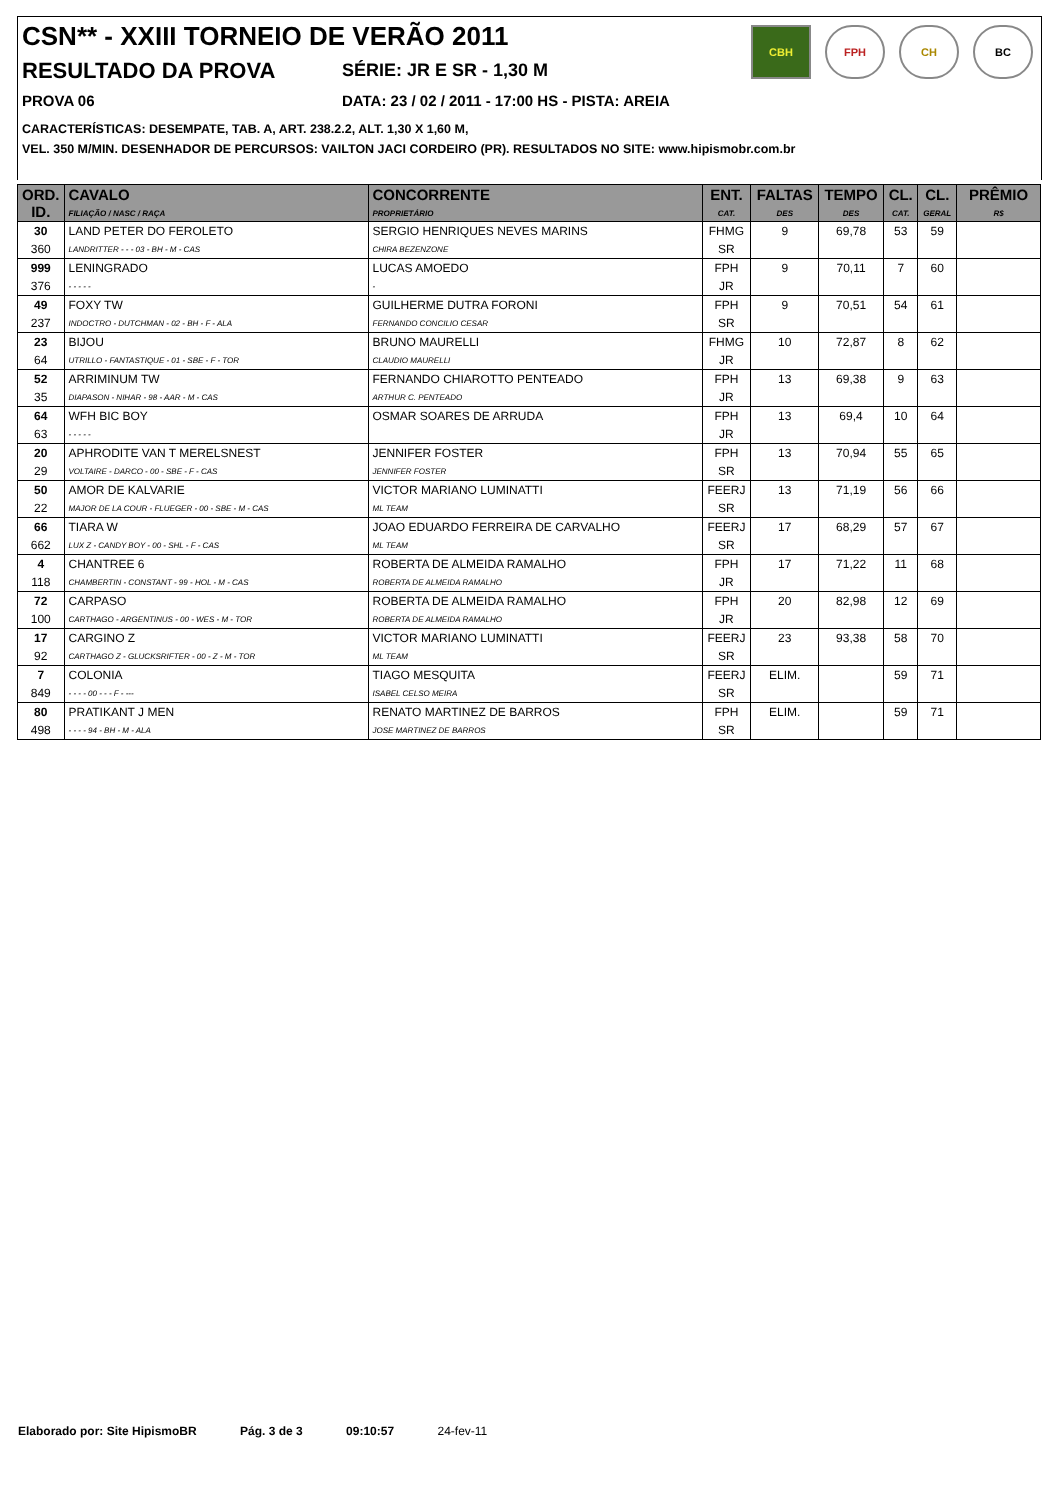CSN** - XXIII TORNEIO DE VERÃO 2011
RESULTADO DA PROVA
SÉRIE: JR E SR - 1,30 M
PROVA 06 DATA: 23 / 02 / 2011 - 17:00 HS - PISTA: AREIA
CARACTERÍSTICAS: DESEMPATE, TAB. A, ART. 238.2.2, ALT. 1,30 X 1,60 M,
VEL. 350 M/MIN. DESENHADOR DE PERCURSOS: VAILTON JACI CORDEIRO (PR). RESULTADOS NO SITE: www.hipismobr.com.br
CBH FPH CH BC
| ORD. ID. | CAVALO FILIAÇÃO / NASC / RAÇA | CONCORRENTE PROPRIETÁRIO | ENT. CAT. | FALTAS DES | TEMPO DES | CL. CAT. | CL. GERAL | PRÊMIO R$ |
| --- | --- | --- | --- | --- | --- | --- | --- | --- |
| 30 | LAND PETER DO FEROLETO | SERGIO HENRIQUES NEVES MARINS | FHMG | 9 | 69,78 | 53 | 59 | |
| 360 | LANDRITTER - - - 03 - BH - M - CAS | CHIRA BEZENZONE | SR | | | | | |
| 999 | LENINGRADO | LUCAS AMOEDO | FPH | 9 | 70,11 | 7 | 60 | |
| 376 | - - - - - | - | JR | | | | | |
| 49 | FOXY TW | GUILHERME DUTRA FORONI | FPH | 9 | 70,51 | 54 | 61 | |
| 237 | INDOCTRO - DUTCHMAN - 02 - BH - F - ALA | FERNANDO CONCILIO CESAR | SR | | | | | |
| 23 | BIJOU | BRUNO MAURELLI | FHMG | 10 | 72,87 | 8 | 62 | |
| 64 | UTRILLO - FANTASTIQUE - 01 - SBE - F - TOR | CLAUDIO MAURELLI | JR | | | | | |
| 52 | ARRIMINUM TW | FERNANDO CHIAROTTO PENTEADO | FPH | 13 | 69,38 | 9 | 63 | |
| 35 | DIAPASON - NIHAR - 98 - AAR - M - CAS | ARTHUR C. PENTEADO | JR | | | | | |
| 64 | WFH BIC BOY | OSMAR SOARES DE ARRUDA | FPH | 13 | 69,4 | 10 | 64 | |
| 63 | - - - - - | | JR | | | | | |
| 20 | APHRODITE VAN T MERELSNEST | JENNIFER FOSTER | FPH | 13 | 70,94 | 55 | 65 | |
| 29 | VOLTAIRE - DARCO - 00 - SBE - F - CAS | JENNIFER FOSTER | SR | | | | | |
| 50 | AMOR DE KALVARIE | VICTOR MARIANO LUMINATTI | FEERJ | 13 | 71,19 | 56 | 66 | |
| 22 | MAJOR DE LA COUR - FLUEGER - 00 - SBE - M - CAS | ML TEAM | SR | | | | | |
| 66 | TIARA W | JOAO EDUARDO FERREIRA DE CARVALHO | FEERJ | 17 | 68,29 | 57 | 67 | |
| 662 | LUX Z - CANDY BOY - 00 - SHL - F - CAS | ML TEAM | SR | | | | | |
| 4 | CHANTREE 6 | ROBERTA DE ALMEIDA RAMALHO | FPH | 17 | 71,22 | 11 | 68 | |
| 118 | CHAMBERTIN - CONSTANT - 99 - HOL - M - CAS | ROBERTA DE ALMEIDA RAMALHO | JR | | | | | |
| 72 | CARPASO | ROBERTA DE ALMEIDA RAMALHO | FPH | 20 | 82,98 | 12 | 69 | |
| 100 | CARTHAGO - ARGENTINUS - 00 - WES - M - TOR | ROBERTA DE ALMEIDA RAMALHO | JR | | | | | |
| 17 | CARGINO Z | VICTOR MARIANO LUMINATTI | FEERJ | 23 | 93,38 | 58 | 70 | |
| 92 | CARTHAGO Z - GLUCKSRIFTER - 00 - Z - M - TOR | ML TEAM | SR | | | | | |
| 7 | COLONIA | TIAGO MESQUITA | FEERJ | ELIM. | | 59 | 71 | |
| 849 | - - - - 00 - - - F - --- | ISABEL CELSO MEIRA | SR | | | | | |
| 80 | PRATIKANT J MEN | RENATO MARTINEZ DE BARROS | FPH | ELIM. | | 59 | 71 | |
| 498 | - - - - 94 - BH - M - ALA | JOSE MARTINEZ DE BARROS | SR | | | | | |
Elaborado por: Site HipismoBR Pág. 3 de 3 09:10:57 24-fev-11